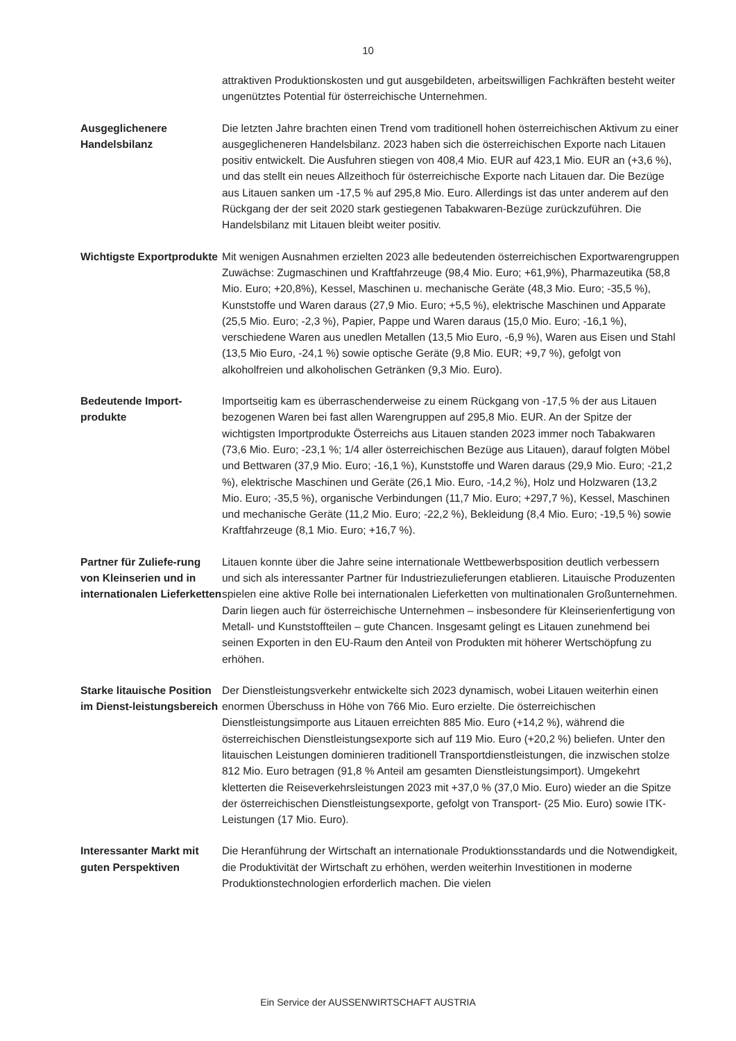10
attraktiven Produktionskosten und gut ausgebildeten, arbeitswilligen Fachkräften besteht weiter ungenütztes Potential für österreichische Unternehmen.
Ausgeglichenere Handelsbilanz
Die letzten Jahre brachten einen Trend vom traditionell hohen österreichischen Aktivum zu einer ausgeglicheneren Handelsbilanz. 2023 haben sich die österreichischen Exporte nach Litauen positiv entwickelt. Die Ausfuhren stiegen von 408,4 Mio. EUR auf 423,1 Mio. EUR an (+3,6 %), und das stellt ein neues Allzeithoch für österreichische Exporte nach Litauen dar. Die Bezüge aus Litauen sanken um -17,5 % auf 295,8 Mio. Euro. Allerdings ist das unter anderem auf den Rückgang der der seit 2020 stark gestiegenen Tabakwaren-Bezüge zurückzuführen. Die Handelsbilanz mit Litauen bleibt weiter positiv.
Wichtigste Exportprodukte
Mit wenigen Ausnahmen erzielten 2023 alle bedeutenden österreichischen Exportwarengruppen Zuwächse: Zugmaschinen und Kraftfahrzeuge (98,4 Mio. Euro; +61,9%), Pharmazeutika (58,8 Mio. Euro; +20,8%), Kessel, Maschinen u. mechanische Geräte (48,3 Mio. Euro; -35,5 %), Kunststoffe und Waren daraus (27,9 Mio. Euro; +5,5 %), elektrische Maschinen und Apparate (25,5 Mio. Euro; -2,3 %), Papier, Pappe und Waren daraus (15,0 Mio. Euro; -16,1 %), verschiedene Waren aus unedlen Metallen (13,5 Mio Euro, -6,9 %), Waren aus Eisen und Stahl (13,5 Mio Euro, -24,1 %) sowie optische Geräte (9,8 Mio. EUR; +9,7 %), gefolgt von alkoholfreien und alkoholischen Getränken (9,3 Mio. Euro).
Bedeutende Import-produkte
Importseitig kam es überraschenderweise zu einem Rückgang von -17,5 % der aus Litauen bezogenen Waren bei fast allen Warengruppen auf 295,8 Mio. EUR. An der Spitze der wichtigsten Importprodukte Österreichs aus Litauen standen 2023 immer noch Tabakwaren (73,6 Mio. Euro; -23,1 %; 1/4 aller österreichischen Bezüge aus Litauen), darauf folgten Möbel und Bettwaren (37,9 Mio. Euro; -16,1 %), Kunststoffe und Waren daraus (29,9 Mio. Euro; -21,2 %), elektrische Maschinen und Geräte (26,1 Mio. Euro, -14,2 %), Holz und Holzwaren (13,2 Mio. Euro; -35,5 %), organische Verbindungen (11,7 Mio. Euro; +297,7 %), Kessel, Maschinen und mechanische Geräte (11,2 Mio. Euro; -22,2 %), Bekleidung (8,4 Mio. Euro; -19,5 %) sowie Kraftfahrzeuge (8,1 Mio. Euro; +16,7 %).
Partner für Zuliefe-rung von Kleinserien und in internationalen Lieferketten
Litauen konnte über die Jahre seine internationale Wettbewerbsposition deutlich verbessern und sich als interessanter Partner für Industriezulieferungen etablieren. Litauische Produzenten spielen eine aktive Rolle bei internationalen Lieferketten von multinationalen Großunternehmen. Darin liegen auch für österreichische Unternehmen – insbesondere für Kleinserienfertigung von Metall- und Kunststoffteilen – gute Chancen. Insgesamt gelingt es Litauen zunehmend bei seinen Exporten in den EU-Raum den Anteil von Produkten mit höherer Wertschöpfung zu erhöhen.
Starke litauische Position im Dienst-leistungsbereich
Der Dienstleistungsverkehr entwickelte sich 2023 dynamisch, wobei Litauen weiterhin einen enormen Überschuss in Höhe von 766 Mio. Euro erzielte. Die österreichischen Dienstleistungsimporte aus Litauen erreichten 885 Mio. Euro (+14,2 %), während die österreichischen Dienstleistungsexporte sich auf 119 Mio. Euro (+20,2 %) beliefen. Unter den litauischen Leistungen dominieren traditionell Transportdienstleistungen, die inzwischen stolze 812 Mio. Euro betragen (91,8 % Anteil am gesamten Dienstleistungsimport). Umgekehrt kletterten die Reiseverkehrsleistungen 2023 mit +37,0 % (37,0 Mio. Euro) wieder an die Spitze der österreichischen Dienstleistungsexporte, gefolgt von Transport- (25 Mio. Euro) sowie ITK-Leistungen (17 Mio. Euro).
Interessanter Markt mit guten Perspektiven
Die Heranführung der Wirtschaft an internationale Produktionsstandards und die Notwendigkeit, die Produktivität der Wirtschaft zu erhöhen, werden weiterhin Investitionen in moderne Produktionstechnologien erforderlich machen. Die vielen
Ein Service der AUSSENWIRTSCHAFT AUSTRIA